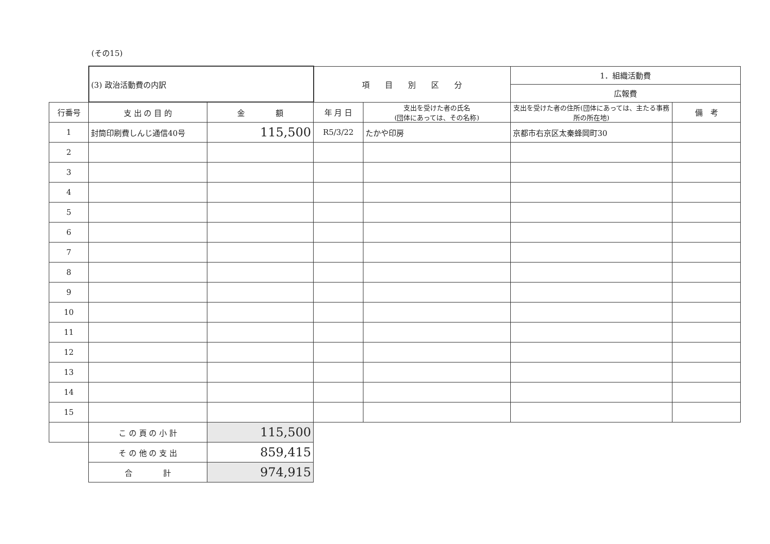(その15)
| | (3) 政治活動費の内訳 | | 項 目 別 区 分 | | 1．組織活動費 | |
| | | | | | 広報費 | |
| 行番号 | 支 出 の 目 的 | 金 額 | 年 月 日 | 支出を受けた者の氏名 (団体にあっては、その名称) | 支出を受けた者の住所(団体にあっては、主たる事務所の所在地) | 備 考 |
| 1 | 封筒印刷費しんじ通信40号 | 115,500 | R5/3/22 | たかや印房 | 京都市右京区太秦蜂岡町30 | |
| 2 | | | | | | |
| 3 | | | | | | |
| 4 | | | | | | |
| 5 | | | | | | |
| 6 | | | | | | |
| 7 | | | | | | |
| 8 | | | | | | |
| 9 | | | | | | |
| 10 | | | | | | |
| 11 | | | | | | |
| 12 | | | | | | |
| 13 | | | | | | |
| 14 | | | | | | |
| 15 | | | | | | |
| | こ の 頁 の 小 計 | 115,500 | | | | |
| | そ の 他 の 支 出 | 859,415 | | | | |
| | 合 計 | 974,915 | | | | |